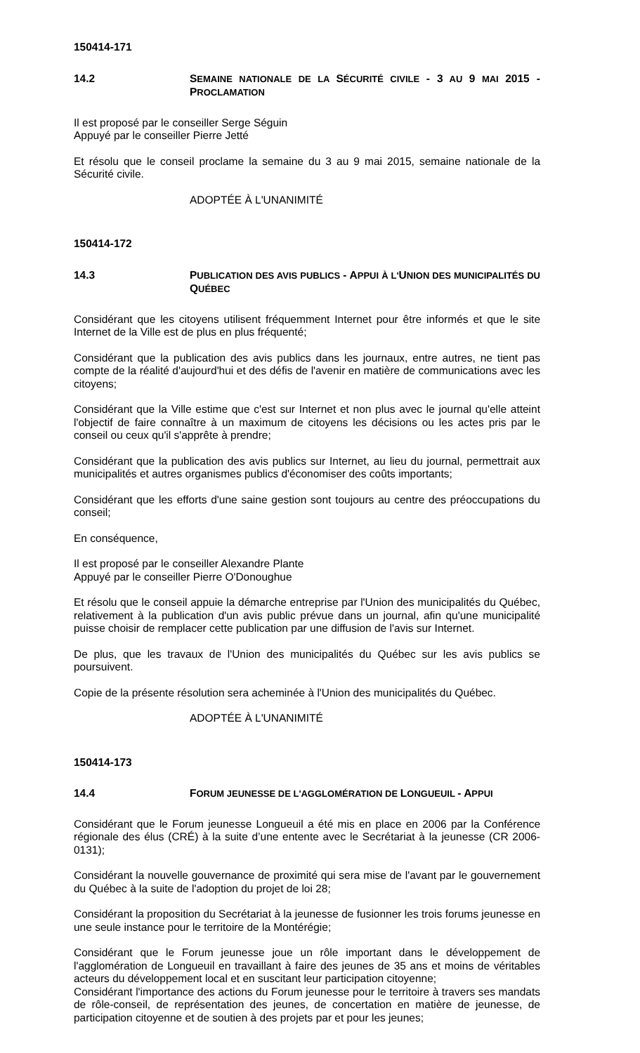150414-171
14.2 SEMAINE NATIONALE DE LA SÉCURITÉ CIVILE - 3 AU 9 MAI 2015 - PROCLAMATION
Il est proposé par le conseiller Serge Séguin
Appuyé par le conseiller Pierre Jetté
Et résolu que le conseil proclame la semaine du 3 au 9 mai 2015, semaine nationale de la Sécurité civile.
ADOPTÉE À L'UNANIMITÉ
150414-172
14.3 PUBLICATION DES AVIS PUBLICS - APPUI À L'UNION DES MUNICIPALITÉS DU QUÉBEC
Considérant que les citoyens utilisent fréquemment Internet pour être informés et que le site Internet de la Ville est de plus en plus fréquenté;
Considérant que la publication des avis publics dans les journaux, entre autres, ne tient pas compte de la réalité d'aujourd'hui et des défis de l'avenir en matière de communications avec les citoyens;
Considérant que la Ville estime que c'est sur Internet et non plus avec le journal qu'elle atteint l'objectif de faire connaître à un maximum de citoyens les décisions ou les actes pris par le conseil ou ceux qu'il s'apprête à prendre;
Considérant que la publication des avis publics sur Internet, au lieu du journal, permettrait aux municipalités et autres organismes publics d'économiser des coûts importants;
Considérant que les efforts d'une saine gestion sont toujours au centre des préoccupations du conseil;
En conséquence,
Il est proposé par le conseiller Alexandre Plante
Appuyé par le conseiller Pierre O'Donoughue
Et résolu que le conseil appuie la démarche entreprise par l'Union des municipalités du Québec, relativement à la publication d'un avis public prévue dans un journal, afin qu'une municipalité puisse choisir de remplacer cette publication par une diffusion de l'avis sur Internet.
De plus, que les travaux de l'Union des municipalités du Québec sur les avis publics se poursuivent.
Copie de la présente résolution sera acheminée à l'Union des municipalités du Québec.
ADOPTÉE À L'UNANIMITÉ
150414-173
14.4 FORUM JEUNESSE DE L'AGGLOMÉRATION DE LONGUEUIL - APPUI
Considérant que le Forum jeunesse Longueuil a été mis en place en 2006 par la Conférence régionale des élus (CRÉ) à la suite d’une entente avec le Secrétariat à la jeunesse (CR 2006-0131);
Considérant la nouvelle gouvernance de proximité qui sera mise de l'avant par le gouvernement du Québec à la suite de l'adoption du projet de loi 28;
Considérant la proposition du Secrétariat à la jeunesse de fusionner les trois forums jeunesse en une seule instance pour le territoire de la Montérégie;
Considérant que le Forum jeunesse joue un rôle important dans le développement de l'agglomération de Longueuil en travaillant à faire des jeunes de 35 ans et moins de véritables acteurs du développement local et en suscitant leur participation citoyenne;
Considérant l'importance des actions du Forum jeunesse pour le territoire à travers ses mandats de rôle-conseil, de représentation des jeunes, de concertation en matière de jeunesse, de participation citoyenne et de soutien à des projets par et pour les jeunes;